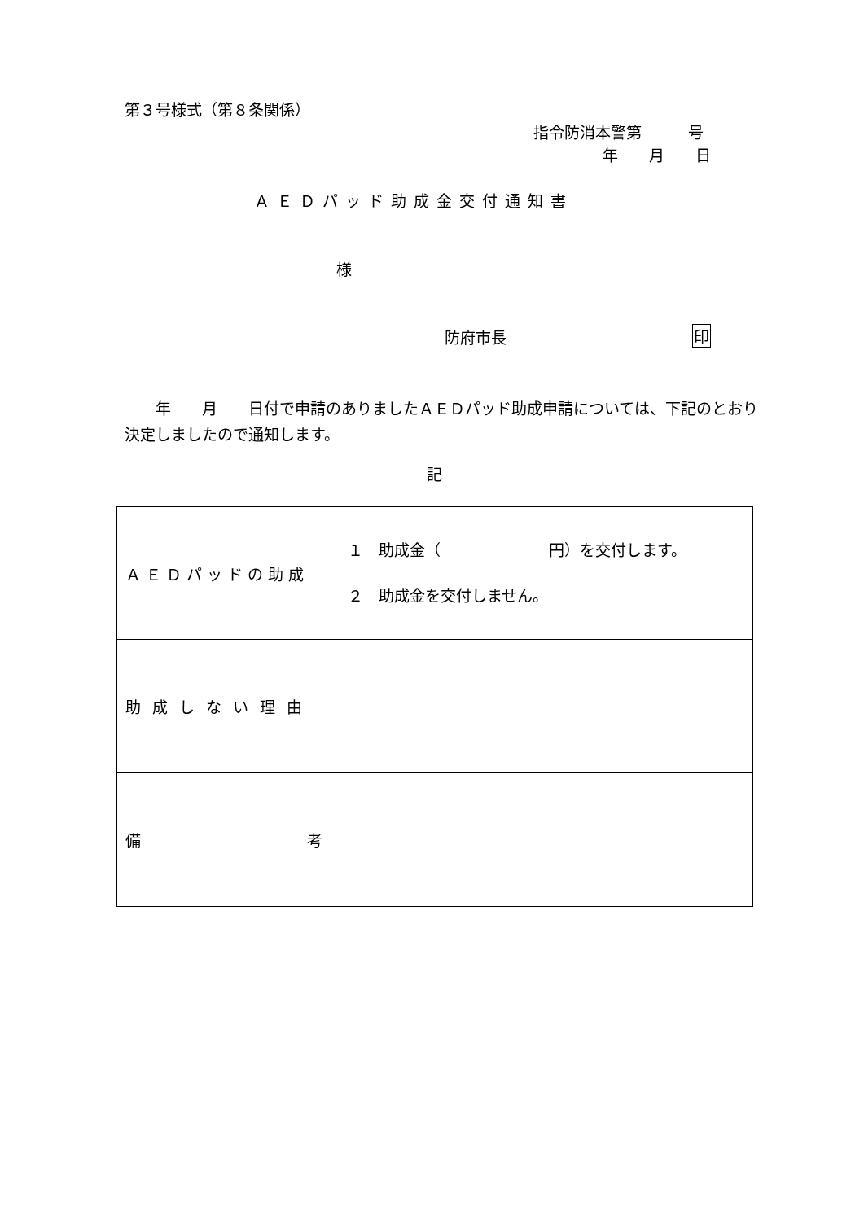第３号様式（第８条関係）
指令防消本警第　　　号
年　　月　　日
ＡＥＤパッド助成金交付通知書
様
防府市長 印
　　年　　月　　日付で申請のありましたＡＥＤパッド助成申請については、下記のとおり決定しましたので通知します。
記
| ＡＥＤパッドの助成 | １ 助成金（ 円）を交付します。 ２ 助成金を交付しません。 |
| 助成しない理由 | |
| 備 考 | |